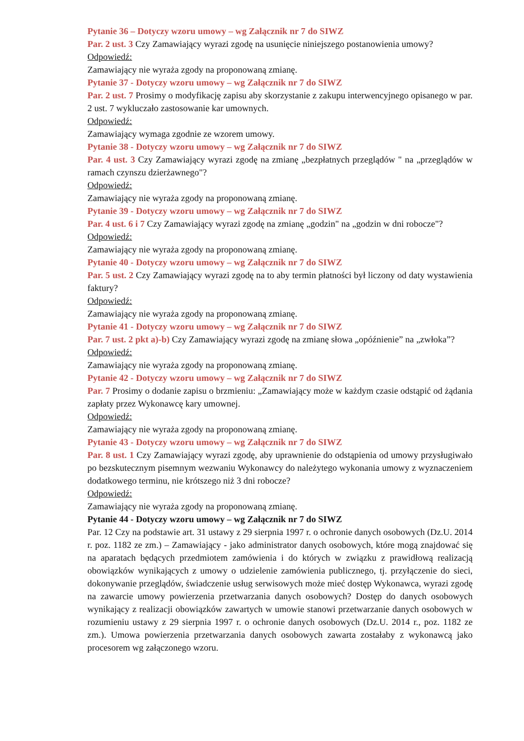Pytanie 36 – Dotyczy wzoru umowy – wg Załącznik nr 7 do SIWZ
Par. 2 ust. 3 Czy Zamawiający wyrazi zgodę na usunięcie niniejszego postanowienia umowy?
Odpowiedź:
Zamawiający nie wyraża zgody na proponowaną zmianę.
Pytanie 37 - Dotyczy wzoru umowy – wg Załącznik nr 7 do SIWZ
Par. 2 ust. 7 Prosimy o modyfikację zapisu aby skorzystanie z zakupu interwencyjnego opisanego w par. 2 ust. 7 wykluczało zastosowanie kar umownych.
Odpowiedź:
Zamawiający wymaga zgodnie ze wzorem umowy.
Pytanie 38 - Dotyczy wzoru umowy – wg Załącznik nr 7 do SIWZ
Par. 4 ust. 3 Czy Zamawiający wyrazi zgodę na zmianę „bezpłatnych przeglądów " na „przeglądów w ramach czynszu dzierżawnego"?
Odpowiedź:
Zamawiający nie wyraża zgody na proponowaną zmianę.
Pytanie 39 - Dotyczy wzoru umowy – wg Załącznik nr 7 do SIWZ
Par. 4 ust. 6 i 7 Czy Zamawiający wyrazi zgodę na zmianę „godzin" na „godzin w dni robocze"?
Odpowiedź:
Zamawiający nie wyraża zgody na proponowaną zmianę.
Pytanie 40 - Dotyczy wzoru umowy – wg Załącznik nr 7 do SIWZ
Par. 5 ust. 2 Czy Zamawiający wyrazi zgodę na to aby termin płatności był liczony od daty wystawienia faktury?
Odpowiedź:
Zamawiający nie wyraża zgody na proponowaną zmianę.
Pytanie 41 - Dotyczy wzoru umowy – wg Załącznik nr 7 do SIWZ
Par. 7 ust. 2 pkt a)-b) Czy Zamawiający wyrazi zgodę na zmianę słowa „opóźnienie” na „zwłoka”?
Odpowiedź:
Zamawiający nie wyraża zgody na proponowaną zmianę.
Pytanie 42 - Dotyczy wzoru umowy – wg Załącznik nr 7 do SIWZ
Par. 7 Prosimy o dodanie zapisu o brzmieniu: „Zamawiający może w każdym czasie odstąpić od żądania zapłaty przez Wykonawcę kary umownej.
Odpowiedź:
Zamawiający nie wyraża zgody na proponowaną zmianę.
Pytanie 43 - Dotyczy wzoru umowy – wg Załącznik nr 7 do SIWZ
Par. 8 ust. 1 Czy Zamawiający wyrazi zgodę, aby uprawnienie do odstąpienia od umowy przysługiwało po bezskutecznym pisemnym wezwaniu Wykonawcy do należytego wykonania umowy z wyznaczeniem dodatkowego terminu, nie krótszego niż 3 dni robocze?
Odpowiedź:
Zamawiający nie wyraża zgody na proponowaną zmianę.
Pytanie 44 - Dotyczy wzoru umowy – wg Załącznik nr 7 do SIWZ
Par. 12 Czy na podstawie art. 31 ustawy z 29 sierpnia 1997 r. o ochronie danych osobowych (Dz.U. 2014 r. poz. 1182 ze zm.) – Zamawiający - jako administrator danych osobowych, które mogą znajdować się na aparatach będących przedmiotem zamówienia i do których w związku z prawidłową realizacją obowiązków wynikających z umowy o udzielenie zamówienia publicznego, tj. przyłączenie do sieci, dokonywanie przeglądów, świadczenie usług serwisowych może mieć dostęp Wykonawca, wyrazi zgodę na zawarcie umowy powierzenia przetwarzania danych osobowych? Dostęp do danych osobowych wynikający z realizacji obowiązków zawartych w umowie stanowi przetwarzanie danych osobowych w rozumieniu ustawy z 29 sierpnia 1997 r. o ochronie danych osobowych (Dz.U. 2014 r., poz. 1182 ze zm.). Umowa powierzenia przetwarzania danych osobowych zawarta zostałaby z wykonawcą jako procesorem wg załączonego wzoru.